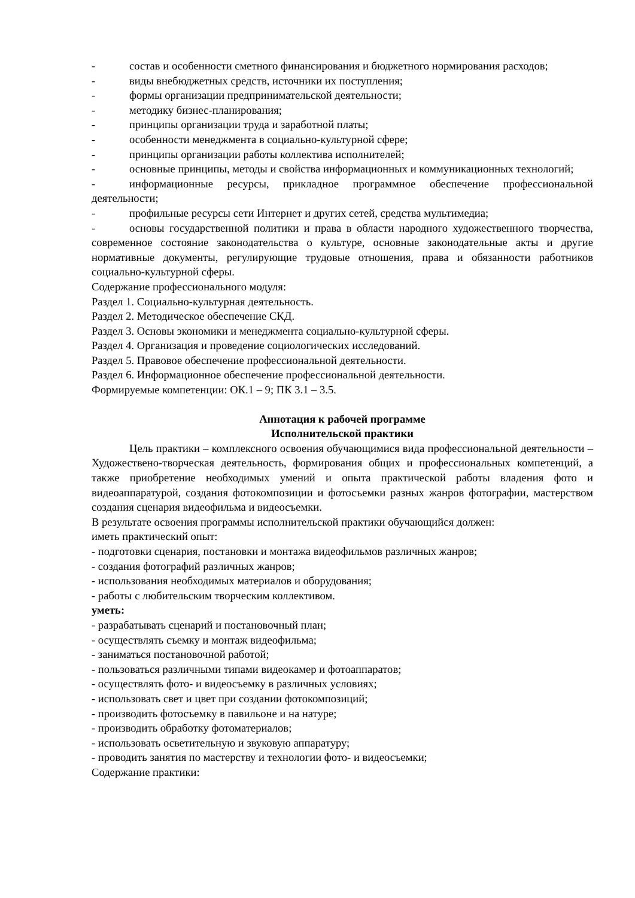- состав и особенности сметного финансирования и бюджетного нормирования расходов;
- виды внебюджетных средств, источники их поступления;
- формы организации предпринимательской деятельности;
- методику бизнес-планирования;
- принципы организации труда и заработной платы;
- особенности менеджмента в социально-культурной сфере;
- принципы организации работы коллектива исполнителей;
- основные принципы, методы и свойства информационных и коммуникационных технологий;
- информационные ресурсы, прикладное программное обеспечение профессиональной деятельности;
- профильные ресурсы сети Интернет и других сетей, средства мультимедиа;
- основы государственной политики и права в области народного художественного творчества, современное состояние законодательства о культуре, основные законодательные акты и другие нормативные документы, регулирующие трудовые отношения, права и обязанности работников социально-культурной сферы.
Содержание профессионального модуля:
Раздел 1. Социально-культурная деятельность.
Раздел 2. Методическое обеспечение СКД.
Раздел 3. Основы экономики и менеджмента социально-культурной сферы.
Раздел 4. Организация и проведение социологических исследований.
Раздел 5. Правовое обеспечение профессиональной деятельности.
Раздел 6. Информационное обеспечение профессиональной деятельности.
Формируемые компетенции: ОК.1 – 9; ПК 3.1 – 3.5.
Аннотация к рабочей программе
Исполнительской практики
Цель практики – комплексного освоения обучающимися вида профессиональной деятельности – Художествено-творческая деятельность, формирования общих и профессиональных компетенций, а также приобретение необходимых умений и опыта практической работы владения фото и видеоаппаратурой, создания фотокомпозиции и фотосъемки разных жанров фотографии, мастерством создания сценария видеофильма и видеосъемки.
В результате освоения программы исполнительской практики обучающийся должен:
иметь практический опыт:
- подготовки сценария, постановки и монтажа видеофильмов различных жанров;
- создания фотографий различных жанров;
- использования необходимых материалов и оборудования;
- работы с любительским творческим коллективом.
уметь:
- разрабатывать сценарий и постановочный план;
- осуществлять съемку и монтаж видеофильма;
- заниматься постановочной работой;
- пользоваться различными типами видеокамер и фотоаппаратов;
- осуществлять фото- и видеосъемку в различных условиях;
- использовать свет и цвет при создании фотокомпозиций;
- производить фотосъемку в павильоне и на натуре;
- производить обработку фотоматериалов;
- использовать осветительную и звуковую аппаратуру;
- проводить занятия по мастерству и технологии фото- и видеосъемки;
Содержание практики: